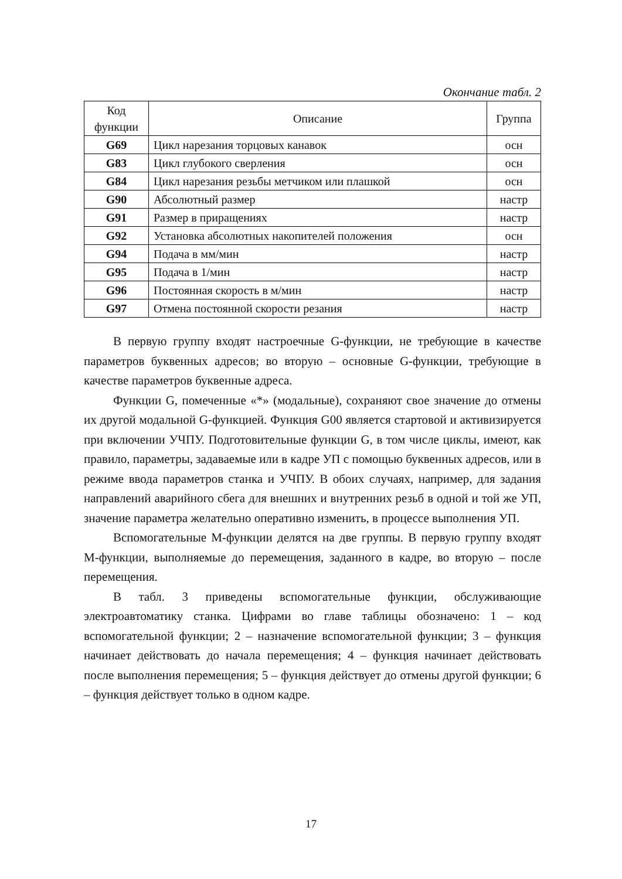Окончание табл. 2
| Код функции | Описание | Группа |
| --- | --- | --- |
| G69 | Цикл нарезания торцовых канавок | осн |
| G83 | Цикл глубокого сверления | осн |
| G84 | Цикл нарезания резьбы метчиком или плашкой | осн |
| G90 | Абсолютный размер | настр |
| G91 | Размер в приращениях | настр |
| G92 | Установка абсолютных накопителей положения | осн |
| G94 | Подача в мм/мин | настр |
| G95 | Подача в 1/мин | настр |
| G96 | Постоянная скорость в м/мин | настр |
| G97 | Отмена постоянной скорости резания | настр |
В первую группу входят настроечные G-функции, не требующие в качестве параметров буквенных адресов; во вторую – основные G-функции, требующие в качестве параметров буквенные адреса.
Функции G, помеченные «*» (модальные), сохраняют свое значение до отмены их другой модальной G-функцией. Функция G00 является стартовой и активизируется при включении УЧПУ. Подготовительные функции G, в том числе циклы, имеют, как правило, параметры, задаваемые или в кадре УП с помощью буквенных адресов, или в режиме ввода параметров станка и УЧПУ. В обоих случаях, например, для задания направлений аварийного сбега для внешних и внутренних резьб в одной и той же УП, значение параметра желательно оперативно изменить, в процессе выполнения УП.
Вспомогательные М-функции делятся на две группы. В первую группу входят М-функции, выполняемые до перемещения, заданного в кадре, во вторую – после перемещения.
В табл. 3 приведены вспомогательные функции, обслуживающие электроавтоматику станка. Цифрами во главе таблицы обозначено: 1 – код вспомогательной функции; 2 – назначение вспомогательной функции; 3 – функция начинает действовать до начала перемещения; 4 – функция начинает действовать после выполнения перемещения; 5 – функция действует до отмены другой функции; 6 – функция действует только в одном кадре.
17